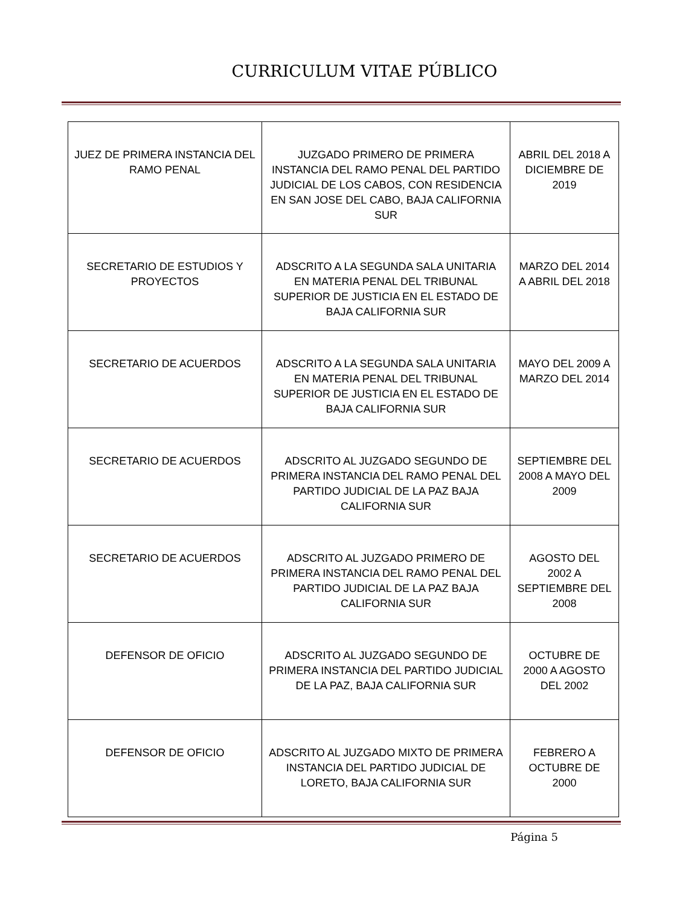CURRICULUM VITAE PÚBLICO
| JUEZ DE PRIMERA INSTANCIA DEL RAMO PENAL | JUZGADO PRIMERO DE PRIMERA INSTANCIA DEL RAMO PENAL DEL PARTIDO JUDICIAL DE LOS CABOS, CON RESIDENCIA EN SAN JOSE DEL CABO, BAJA CALIFORNIA SUR | ABRIL DEL 2018 A DICIEMBRE DE 2019 |
| SECRETARIO DE ESTUDIOS Y PROYECTOS | ADSCRITO A LA SEGUNDA SALA UNITARIA EN MATERIA PENAL DEL TRIBUNAL SUPERIOR DE JUSTICIA EN EL ESTADO DE BAJA CALIFORNIA SUR | MARZO DEL 2014 A ABRIL DEL 2018 |
| SECRETARIO DE ACUERDOS | ADSCRITO A LA SEGUNDA SALA UNITARIA EN MATERIA PENAL DEL TRIBUNAL SUPERIOR DE JUSTICIA EN EL ESTADO DE BAJA CALIFORNIA SUR | MAYO DEL 2009 A MARZO DEL 2014 |
| SECRETARIO DE ACUERDOS | ADSCRITO AL JUZGADO SEGUNDO DE PRIMERA INSTANCIA DEL RAMO PENAL DEL PARTIDO JUDICIAL DE LA PAZ BAJA CALIFORNIA SUR | SEPTIEMBRE DEL 2008 A MAYO DEL 2009 |
| SECRETARIO DE ACUERDOS | ADSCRITO AL JUZGADO PRIMERO DE PRIMERA INSTANCIA DEL RAMO PENAL DEL PARTIDO JUDICIAL DE LA PAZ BAJA CALIFORNIA SUR | AGOSTO DEL 2002 A SEPTIEMBRE DEL 2008 |
| DEFENSOR DE OFICIO | ADSCRITO AL JUZGADO SEGUNDO DE PRIMERA INSTANCIA DEL PARTIDO JUDICIAL DE LA PAZ, BAJA CALIFORNIA SUR | OCTUBRE DE 2000 A AGOSTO DEL 2002 |
| DEFENSOR DE OFICIO | ADSCRITO AL JUZGADO MIXTO DE PRIMERA INSTANCIA DEL PARTIDO JUDICIAL DE LORETO, BAJA CALIFORNIA SUR | FEBRERO A OCTUBRE DE 2000 |
Página 5